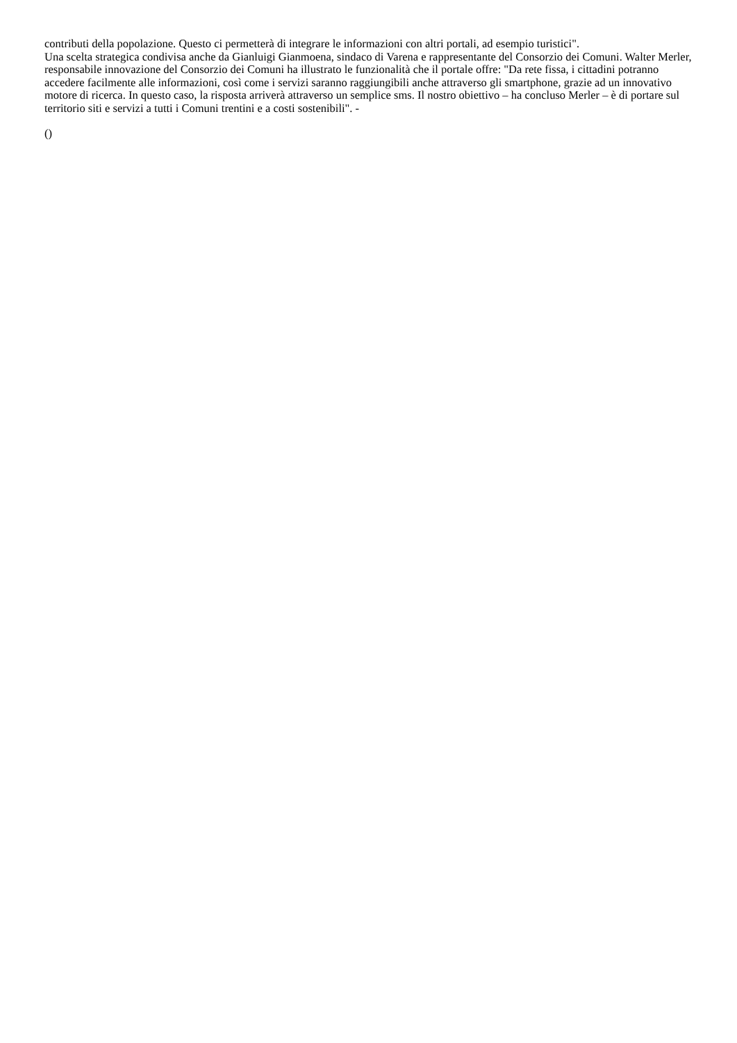contributi della popolazione. Questo ci permetterà di integrare le informazioni con altri portali, ad esempio turistici".
Una scelta strategica condivisa anche da Gianluigi Gianmoena, sindaco di Varena e rappresentante del Consorzio dei Comuni. Walter Merler, responsabile innovazione del Consorzio dei Comuni ha illustrato le funzionalità che il portale offre: "Da rete fissa, i cittadini potranno accedere facilmente alle informazioni, così come i servizi saranno raggiungibili anche attraverso gli smartphone, grazie ad un innovativo motore di ricerca. In questo caso, la risposta arriverà attraverso un semplice sms. Il nostro obiettivo – ha concluso Merler – è di portare sul territorio siti e servizi a tutti i Comuni trentini e a costi sostenibili". -
()